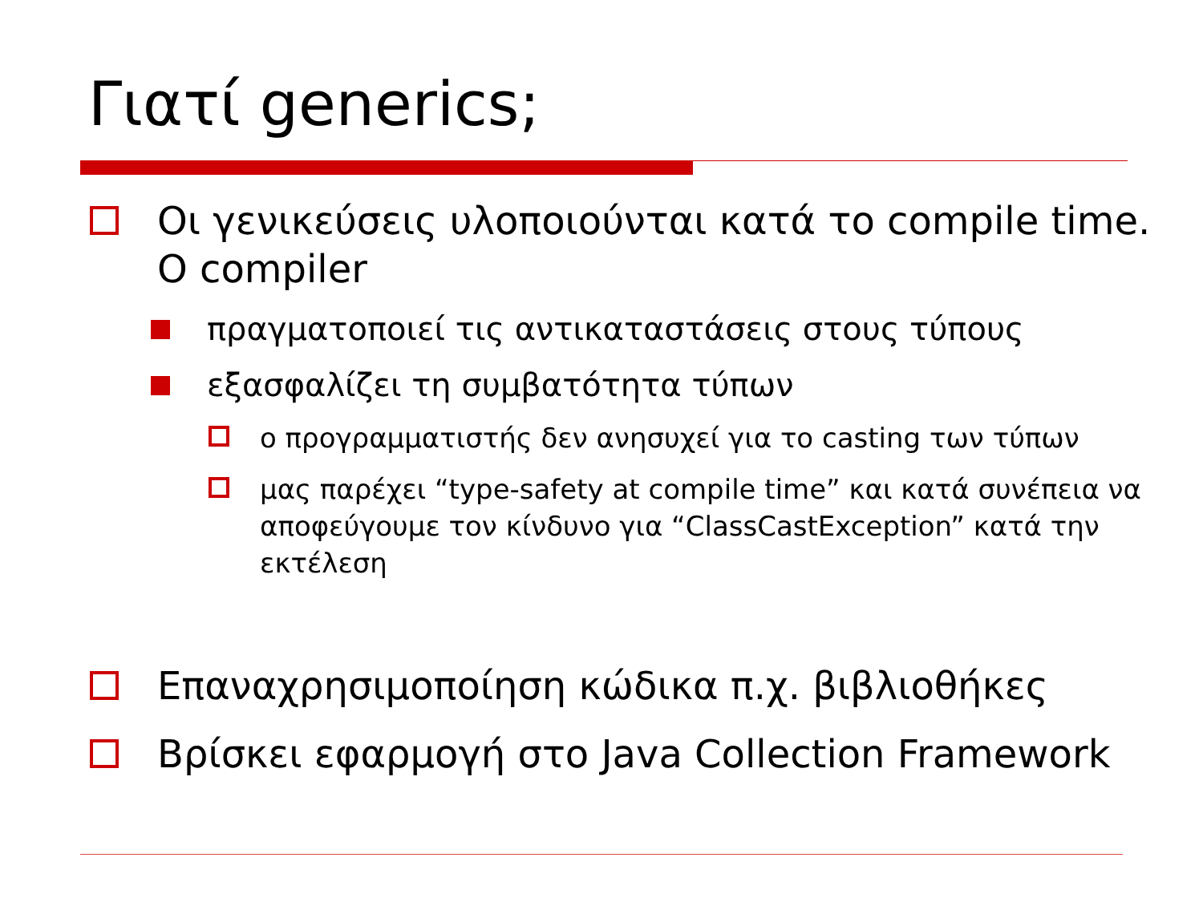Γιατί generics;
Οι γενικεύσεις υλοποιούνται κατά το compile time. Ο compiler
πραγματοποιεί τις αντικαταστάσεις στους τύπους
εξασφαλίζει τη συμβατότητα τύπων
ο προγραμματιστής δεν ανησυχεί για το casting των τύπων
μας παρέχει “type-safety at compile time” και κατά συνέπεια να αποφεύγουμε τον κίνδυνο για “ClassCastException” κατά την εκτέλεση
Επαναχρησιμοποίηση κώδικα π.χ. βιβλιοθήκες
Βρίσκει εφαρμογή στο Java Collection Framework